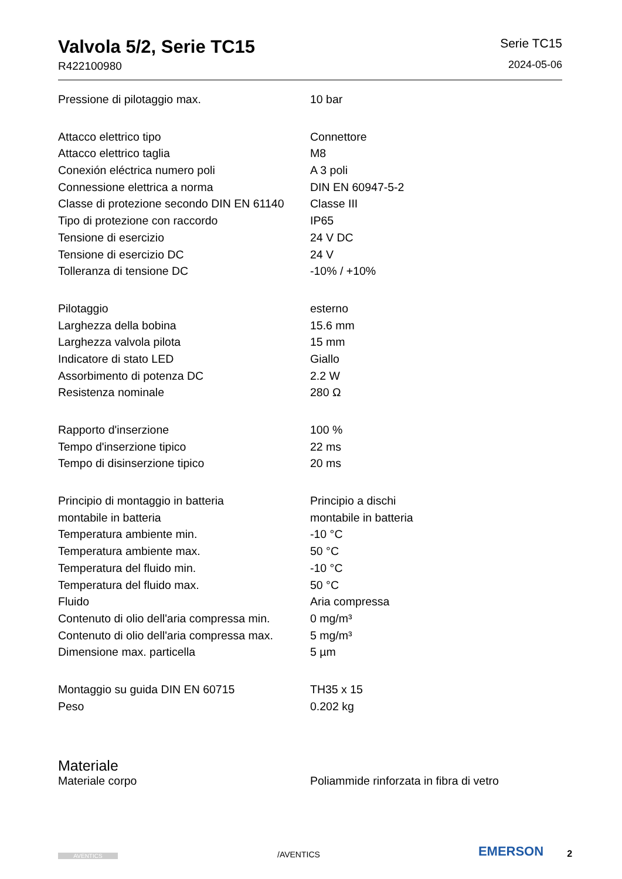Valvola 5/2, Serie TC15
R422100980
Serie TC15
2024-05-06
| Pressione di pilotaggio max. | 10 bar |
| Attacco elettrico tipo | Connettore |
| Attacco elettrico taglia | M8 |
| Conexión eléctrica numero poli | A 3 poli |
| Connessione elettrica a norma | DIN EN 60947-5-2 |
| Classe di protezione secondo DIN EN 61140 | Classe III |
| Tipo di protezione con raccordo | IP65 |
| Tensione di esercizio | 24 V DC |
| Tensione di esercizio DC | 24 V |
| Tolleranza di tensione DC | -10% / +10% |
| Pilotaggio | esterno |
| Larghezza della bobina | 15.6 mm |
| Larghezza valvola pilota | 15 mm |
| Indicatore di stato LED | Giallo |
| Assorbimento di potenza DC | 2.2 W |
| Resistenza nominale | 280 Ω |
| Rapporto d'inserzione | 100 % |
| Tempo d'inserzione tipico | 22 ms |
| Tempo di disinserzione tipico | 20 ms |
| Principio di montaggio in batteria | Principio a dischi |
| montabile in batteria | montabile in batteria |
| Temperatura ambiente min. | -10 °C |
| Temperatura ambiente max. | 50 °C |
| Temperatura del fluido min. | -10 °C |
| Temperatura del fluido max. | 50 °C |
| Fluido | Aria compressa |
| Contenuto di olio dell'aria compressa min. | 0 mg/m³ |
| Contenuto di olio dell'aria compressa max. | 5 mg/m³ |
| Dimensione max. particella | 5 µm |
| Montaggio su guida DIN EN 60715 | TH35 x 15 |
| Peso | 0.202 kg |
| Materiale | |
| Materiale corpo | Poliammide rinforzata in fibra di vetro |
AVENTICS
/AVENTICS
EMERSON
2